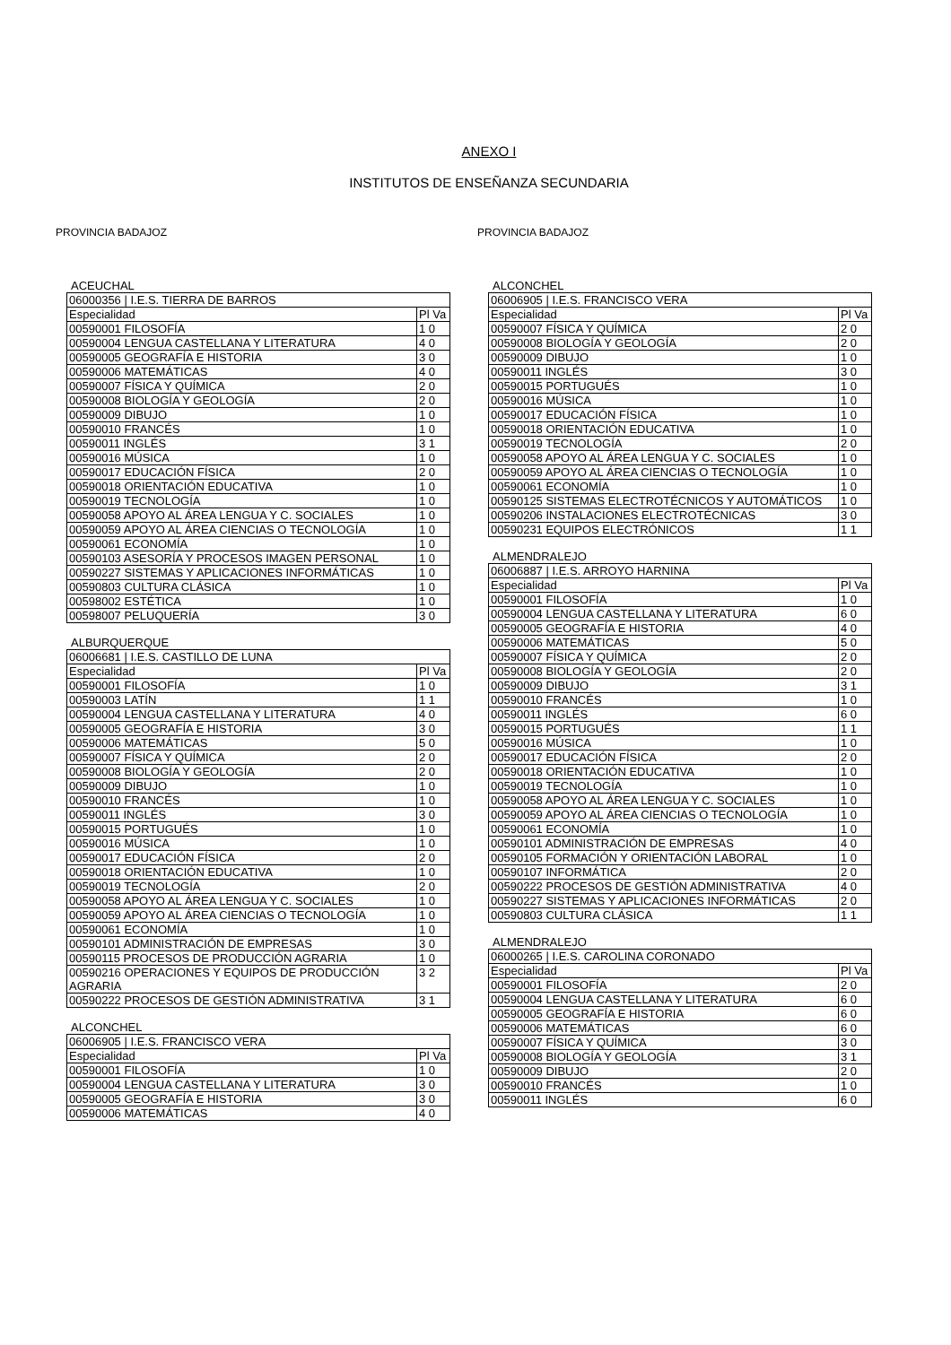ANEXO I
INSTITUTOS DE ENSEÑANZA SECUNDARIA
PROVINCIA BADAJOZ
ACEUCHAL
| 06000356 / I.E.S. TIERRA DE BARROS | |
| Especialidad | Pl Va |
| 00590001 FILOSOFÍA | 1 0 |
| 00590004 LENGUA CASTELLANA Y LITERATURA | 4 0 |
| 00590005 GEOGRAFÍA E HISTORIA | 3 0 |
| 00590006 MATEMÁTICAS | 4 0 |
| 00590007 FÍSICA Y QUÍMICA | 2 0 |
| 00590008 BIOLOGÍA Y GEOLOGÍA | 2 0 |
| 00590009 DIBUJO | 1 0 |
| 00590010 FRANCÉS | 1 0 |
| 00590011 INGLÉS | 3 1 |
| 00590016 MÚSICA | 1 0 |
| 00590017 EDUCACIÓN FÍSICA | 2 0 |
| 00590018 ORIENTACIÓN EDUCATIVA | 1 0 |
| 00590019 TECNOLOGÍA | 1 0 |
| 00590058 APOYO AL ÁREA LENGUA Y C. SOCIALES | 1 0 |
| 00590059 APOYO AL ÁREA CIENCIAS O TECNOLOGÍA | 1 0 |
| 00590061 ECONOMÍA | 1 0 |
| 00590103 ASESORÍA Y PROCESOS IMAGEN PERSONAL | 1 0 |
| 00590227 SISTEMAS Y APLICACIONES INFORMÁTICAS | 1 0 |
| 00590803 CULTURA CLÁSICA | 1 0 |
| 00598002 ESTÉTICA | 1 0 |
| 00598007 PELUQUERÍA | 3 0 |
ALBURQUERQUE
| 06006681 / I.E.S. CASTILLO DE LUNA | |
| Especialidad | Pl Va |
| 00590001 FILOSOFÍA | 1 0 |
| 00590003 LATÍN | 1 1 |
| 00590004 LENGUA CASTELLANA Y LITERATURA | 4 0 |
| 00590005 GEOGRAFÍA E HISTORIA | 3 0 |
| 00590006 MATEMÁTICAS | 5 0 |
| 00590007 FÍSICA Y QUÍMICA | 2 0 |
| 00590008 BIOLOGÍA Y GEOLOGÍA | 2 0 |
| 00590009 DIBUJO | 1 0 |
| 00590010 FRANCÉS | 1 0 |
| 00590011 INGLÉS | 3 0 |
| 00590015 PORTUGUÉS | 1 0 |
| 00590016 MÚSICA | 1 0 |
| 00590017 EDUCACIÓN FÍSICA | 2 0 |
| 00590018 ORIENTACIÓN EDUCATIVA | 1 0 |
| 00590019 TECNOLOGÍA | 2 0 |
| 00590058 APOYO AL ÁREA LENGUA Y C. SOCIALES | 1 0 |
| 00590059 APOYO AL ÁREA CIENCIAS O TECNOLOGÍA | 1 0 |
| 00590061 ECONOMÍA | 1 0 |
| 00590101 ADMINISTRACIÓN DE EMPRESAS | 3 0 |
| 00590115 PROCESOS DE PRODUCCIÓN AGRARIA | 1 0 |
| 00590216 OPERACIONES Y EQUIPOS DE PRODUCCIÓN AGRARIA | 3 2 |
| 00590222 PROCESOS DE GESTIÓN ADMINISTRATIVA | 3 1 |
ALCONCHEL
| 06006905 / I.E.S. FRANCISCO VERA | |
| Especialidad | Pl Va |
| 00590001 FILOSOFÍA | 1 0 |
| 00590004 LENGUA CASTELLANA Y LITERATURA | 3 0 |
| 00590005 GEOGRAFÍA E HISTORIA | 3 0 |
| 00590006 MATEMÁTICAS | 4 0 |
PROVINCIA BADAJOZ
ALCONCHEL
| 06006905 / I.E.S. FRANCISCO VERA | |
| Especialidad | Pl Va |
| 00590007 FÍSICA Y QUÍMICA | 2 0 |
| 00590008 BIOLOGÍA Y GEOLOGÍA | 2 0 |
| 00590009 DIBUJO | 1 0 |
| 00590011 INGLÉS | 3 0 |
| 00590015 PORTUGUÉS | 1 0 |
| 00590016 MÚSICA | 1 0 |
| 00590017 EDUCACIÓN FÍSICA | 1 0 |
| 00590018 ORIENTACIÓN EDUCATIVA | 1 0 |
| 00590019 TECNOLOGÍA | 2 0 |
| 00590058 APOYO AL ÁREA LENGUA Y C. SOCIALES | 1 0 |
| 00590059 APOYO AL ÁREA CIENCIAS O TECNOLOGÍA | 1 0 |
| 00590061 ECONOMÍA | 1 0 |
| 00590125 SISTEMAS ELECTROTÉCNICOS Y AUTOMÁTICOS | 1 0 |
| 00590206 INSTALACIONES ELECTROTÉCNICAS | 3 0 |
| 00590231 EQUIPOS ELECTRÓNICOS | 1 1 |
ALMENDRALEJO
| 06006887 / I.E.S. ARROYO HARNINA | |
| Especialidad | Pl Va |
| 00590001 FILOSOFÍA | 1 0 |
| 00590004 LENGUA CASTELLANA Y LITERATURA | 6 0 |
| 00590005 GEOGRAFÍA E HISTORIA | 4 0 |
| 00590006 MATEMÁTICAS | 5 0 |
| 00590007 FÍSICA Y QUÍMICA | 2 0 |
| 00590008 BIOLOGÍA Y GEOLOGÍA | 2 0 |
| 00590009 DIBUJO | 3 1 |
| 00590010 FRANCÉS | 1 0 |
| 00590011 INGLÉS | 6 0 |
| 00590015 PORTUGUÉS | 1 1 |
| 00590016 MÚSICA | 1 0 |
| 00590017 EDUCACIÓN FÍSICA | 2 0 |
| 00590018 ORIENTACIÓN EDUCATIVA | 1 0 |
| 00590019 TECNOLOGÍA | 1 0 |
| 00590058 APOYO AL ÁREA LENGUA Y C. SOCIALES | 1 0 |
| 00590059 APOYO AL ÁREA CIENCIAS O TECNOLOGÍA | 1 0 |
| 00590061 ECONOMÍA | 1 0 |
| 00590101 ADMINISTRACIÓN DE EMPRESAS | 4 0 |
| 00590105 FORMACIÓN Y ORIENTACIÓN LABORAL | 1 0 |
| 00590107 INFORMÁTICA | 2 0 |
| 00590222 PROCESOS DE GESTIÓN ADMINISTRATIVA | 4 0 |
| 00590227 SISTEMAS Y APLICACIONES INFORMÁTICAS | 2 0 |
| 00590803 CULTURA CLÁSICA | 1 1 |
ALMENDRALEJO
| 06000265 / I.E.S. CAROLINA CORONADO | |
| Especialidad | Pl Va |
| 00590001 FILOSOFÍA | 2 0 |
| 00590004 LENGUA CASTELLANA Y LITERATURA | 6 0 |
| 00590005 GEOGRAFÍA E HISTORIA | 6 0 |
| 00590006 MATEMÁTICAS | 6 0 |
| 00590007 FÍSICA Y QUÍMICA | 3 0 |
| 00590008 BIOLOGÍA Y GEOLOGÍA | 3 1 |
| 00590009 DIBUJO | 2 0 |
| 00590010 FRANCÉS | 1 0 |
| 00590011 INGLÉS | 6 0 |